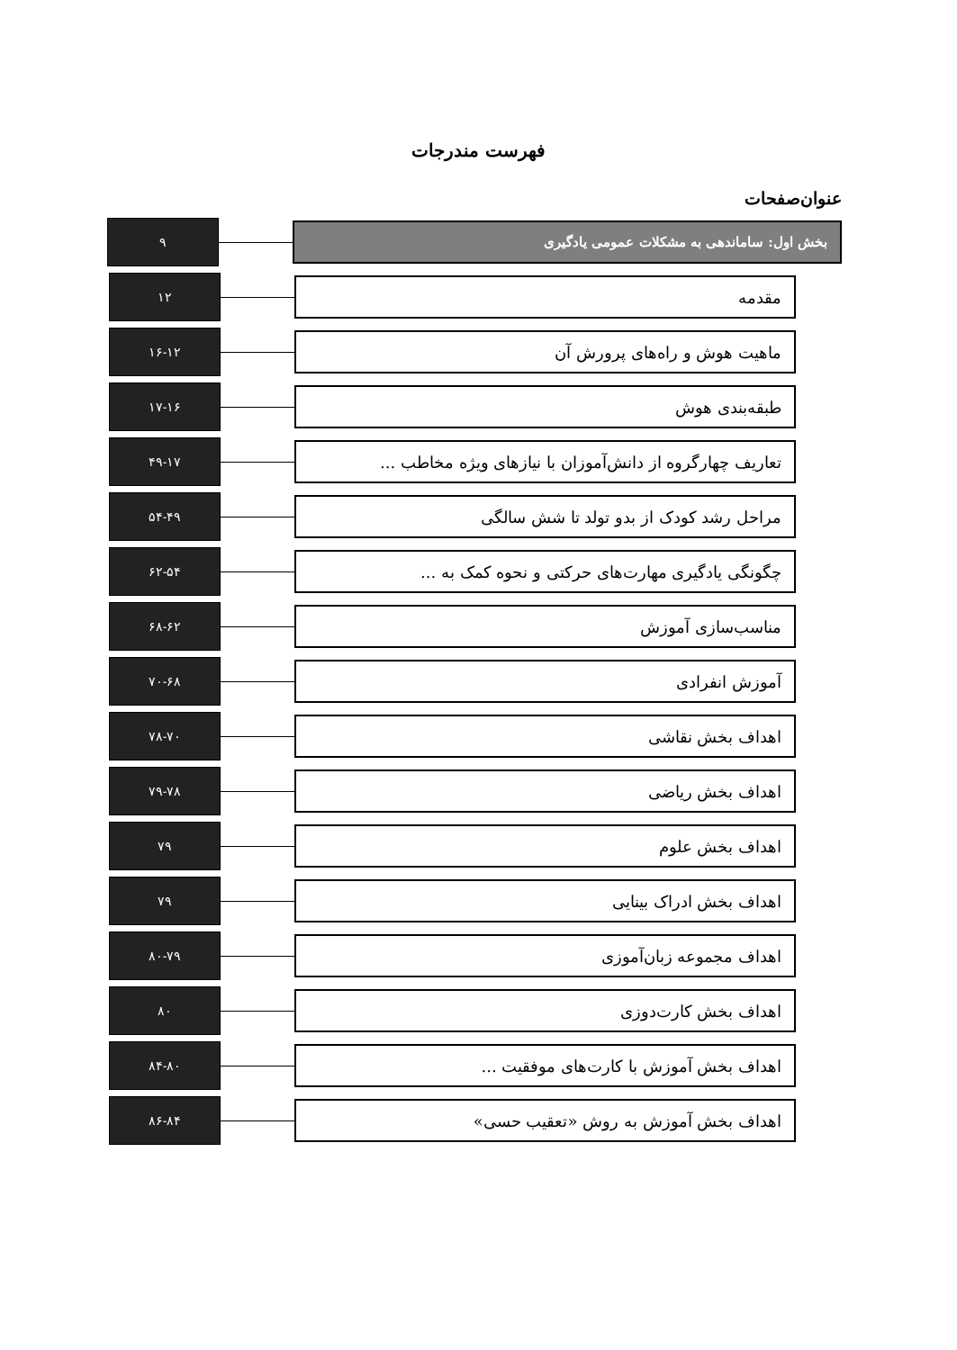فهرست مندرجات
عنوان صفحات
بخش اول: ساماندهی به مشکلات عمومی یادگیری
۹
مقدمه
۱۲
ماهیت هوش و راه‌های پرورش آن
۱۶-۱۲
طبقه‌بندی هوش
۱۷-۱۶
تعاریف چهارگروه از دانش‌آموزان با نیازهای ویژه مخاطب ...
۴۹-۱۷
مراحل رشد کودک از بدو تولد تا شش سالگی
۵۴-۴۹
چگونگی یادگیری مهارت‌های حرکتی و نحوه کمک به ...
۶۲-۵۴
مناسب‌سازی آموزش
۶۸-۶۲
آموزش انفرادی
۷۰-۶۸
اهداف بخش نقاشی
۷۸-۷۰
اهداف بخش ریاضی
۷۹-۷۸
اهداف بخش علوم
۷۹
اهداف بخش ادراک بینایی
۷۹
اهداف مجموعه زبان‌آموزی
۸۰-۷۹
اهداف بخش کارت‌دوزی
۸۰
اهداف بخش آموزش با کارت‌های موفقیت ...
۸۴-۸۰
اهداف بخش آموزش به روش «تعقیب حسی»
۸۶-۸۴